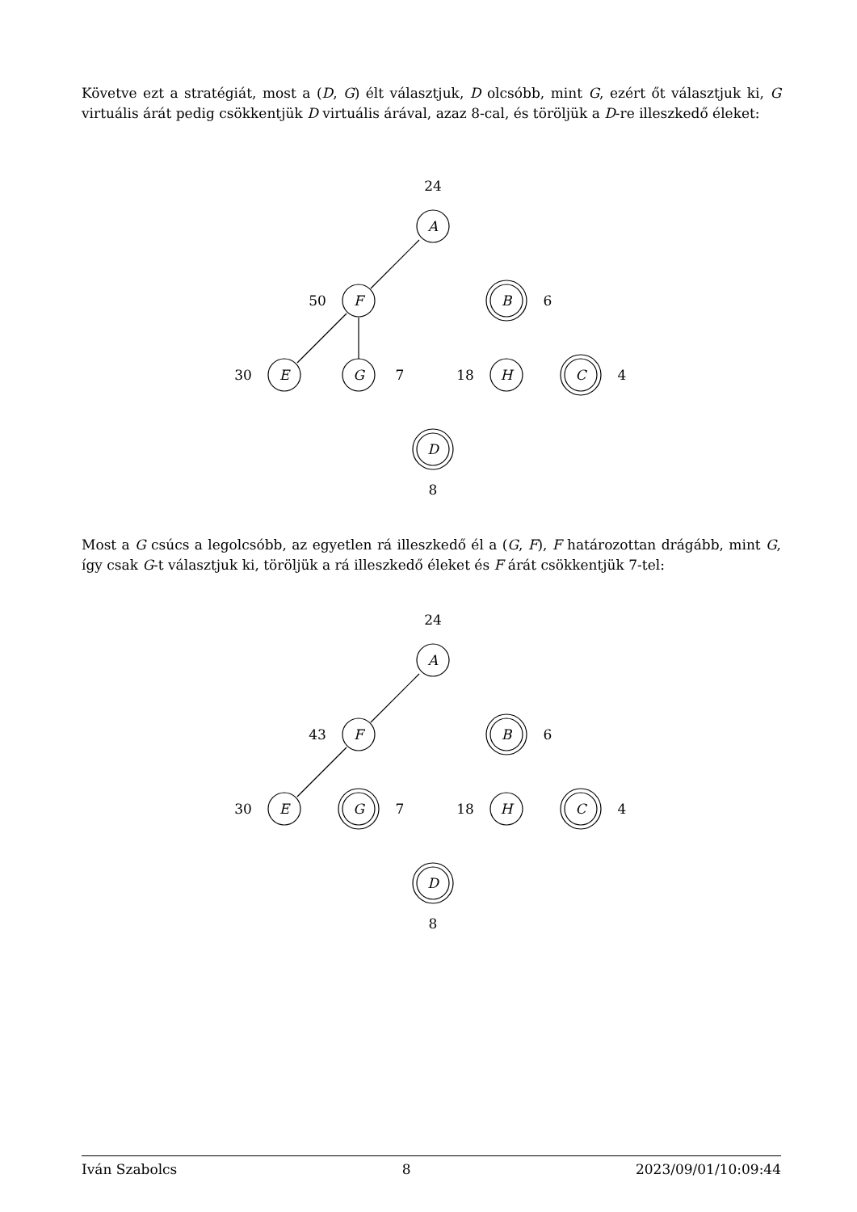Követve ezt a stratégiát, most a (D, G) élt választjuk, D olcsóbb, mint G, ezért őt választjuk ki, G virtuális árát pedig csökkentjük D virtuális árával, azaz 8-cal, és töröljük a D-re illeszkedő éleket:
24
A
50
F
B
6
30
E
G
7
18
H
C
4
D
8
Most a G csúcs a legolcsóbb, az egyetlen rá illeszkedő él a (G, F), F határozottan drágább, mint G, így csak G-t választjuk ki, töröljük a rá illeszkedő éleket és F árát csökkentjük 7-tel:
24
A
43
F
B
6
30
E
G
7
18
H
C
4
D
8
Iván Szabolcs 8 2023/09/01/10:09:44